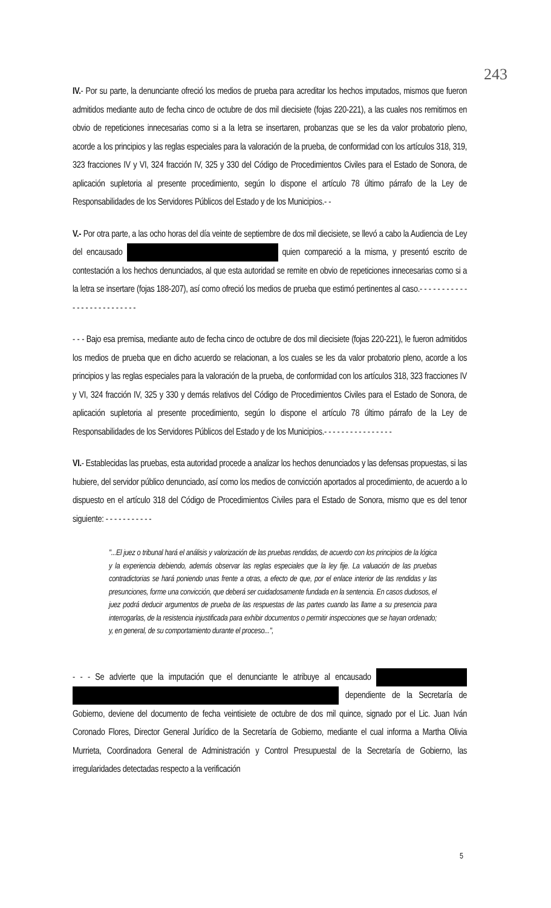243
IV.- Por su parte, la denunciante ofreció los medios de prueba para acreditar los hechos imputados, mismos que fueron admitidos mediante auto de fecha cinco de octubre de dos mil diecisiete (fojas 220-221), a las cuales nos remitimos en obvio de repeticiones innecesarias como si a la letra se insertaren, probanzas que se les da valor probatorio pleno, acorde a los principios y las reglas especiales para la valoración de la prueba, de conformidad con los artículos 318, 319, 323 fracciones IV y VI, 324 fracción IV, 325 y 330 del Código de Procedimientos Civiles para el Estado de Sonora, de aplicación supletoria al presente procedimiento, según lo dispone el artículo 78 último párrafo de la Ley de Responsabilidades de los Servidores Públicos del Estado y de los Municipios.- -
V.- Por otra parte, a las ocho horas del día veinte de septiembre de dos mil diecisiete, se llevó a cabo la Audiencia de Ley del encausado quien compareció a la misma, y presentó escrito de contestación a los hechos denunciados, al que esta autoridad se remite en obvio de repeticiones innecesarias como si a la letra se insertare (fojas 188-207), así como ofreció los medios de prueba que estimó pertinentes al caso.- - - - - - - - - - - - - - - - - - - - - - - - - -
- - - Bajo esa premisa, mediante auto de fecha cinco de octubre de dos mil diecisiete (fojas 220-221), le fueron admitidos los medios de prueba que en dicho acuerdo se relacionan, a los cuales se les da valor probatorio pleno, acorde a los principios y las reglas especiales para la valoración de la prueba, de conformidad con los artículos 318, 323 fracciones IV y VI, 324 fracción IV, 325 y 330 y demás relativos del Código de Procedimientos Civiles para el Estado de Sonora, de aplicación supletoria al presente procedimiento, según lo dispone el artículo 78 último párrafo de la Ley de Responsabilidades de los Servidores Públicos del Estado y de los Municipios.- - - - - - - - - - - - - - - -
VI.- Establecidas las pruebas, esta autoridad procede a analizar los hechos denunciados y las defensas propuestas, si las hubiere, del servidor público denunciado, así como los medios de convicción aportados al procedimiento, de acuerdo a lo dispuesto en el artículo 318 del Código de Procedimientos Civiles para el Estado de Sonora, mismo que es del tenor siguiente: - - - - - - - - - - -
"...El juez o tribunal hará el análisis y valorización de las pruebas rendidas, de acuerdo con los principios de la lógica y la experiencia debiendo, además observar las reglas especiales que la ley fije. La valuación de las pruebas contradictorias se hará poniendo unas frente a otras, a efecto de que, por el enlace interior de las rendidas y las presunciones, forme una convicción, que deberá ser cuidadosamente fundada en la sentencia. En casos dudosos, el juez podrá deducir argumentos de prueba de las respuestas de las partes cuando las llame a su presencia para interrogarlas, de la resistencia injustificada para exhibir documentos o permitir inspecciones que se hayan ordenado; y, en general, de su comportamiento durante el proceso...",
- - - Se advierte que la imputación que el denunciante le atribuye al encausado dependiente de la Secretaría de Gobierno, deviene del documento de fecha veintisiete de octubre de dos mil quince, signado por el Lic. Juan Iván Coronado Flores, Director General Jurídico de la Secretaría de Gobierno, mediante el cual informa a Martha Olivia Murrieta, Coordinadora General de Administración y Control Presupuestal de la Secretaría de Gobierno, las irregularidades detectadas respecto a la verificación
5